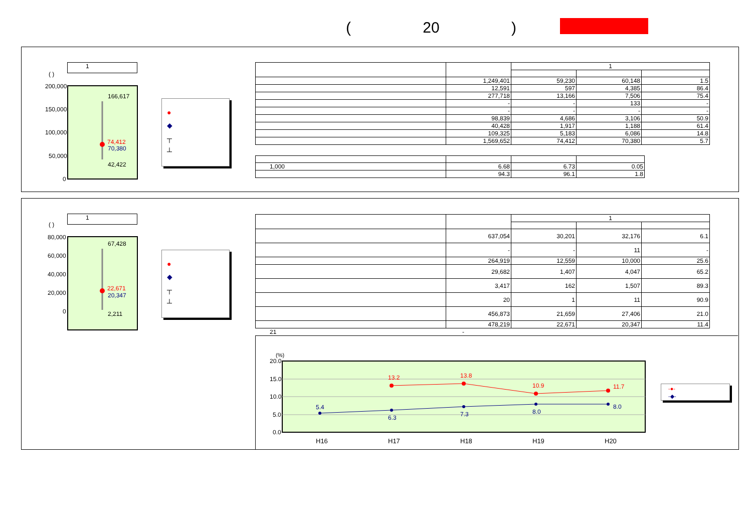(20)
1
( )
200,000
150,000
100,000
50,000
0
166,617
74,412
70,380
42,422
●
◆
┬
┴
| | | 1 | | |
| | 1,249,401 | 59,230 | 60,148 | 1.5 |
| | 12,591 | 597 | 4,385 | 86.4 |
| | 277,718 | 13,166 | 7,506 | 75.4 |
| | - | - | 133 | - |
| | - | - | - | - |
| | 98,839 | 4,686 | 3,106 | 50.9 |
| | 40,428 | 1,917 | 1,188 | 61.4 |
| | 109,325 | 5,183 | 6,086 | 14.8 |
| | 1,569,652 | 74,412 | 70,380 | 5.7 |
| 1,000 | 6.68 | 6.73 | 0.05 |
| | 94.3 | 96.1 | 1.8 |
1
( )
80,000
60,000
40,000
20,000
0
67,428
22,671
20,347
2,211
●
◆
┬
┴
| | | 1 | | |
| | 637,054 | 30,201 | 32,176 | 6.1 |
| | - | - | 11 | - |
| | 264,919 | 12,559 | 10,000 | 25.6 |
| | 29,682 | 1,407 | 4,047 | 65.2 |
| | 3,417 | 162 | 1,507 | 89.3 |
| | 20 | 1 | 11 | 90.9 |
| | 456,873 | 21,659 | 27,406 | 21.0 |
| | 478,219 | 22,671 | 20,347 | 11.4 |
21 -
(%)
20.0
15.0
10.0
5.0
0.0
13.2
13.8
10.9
11.7
5.4
6.3
7.3
8.0
8.0
H16
H17
H18
H19
H20
-●-
-◆-